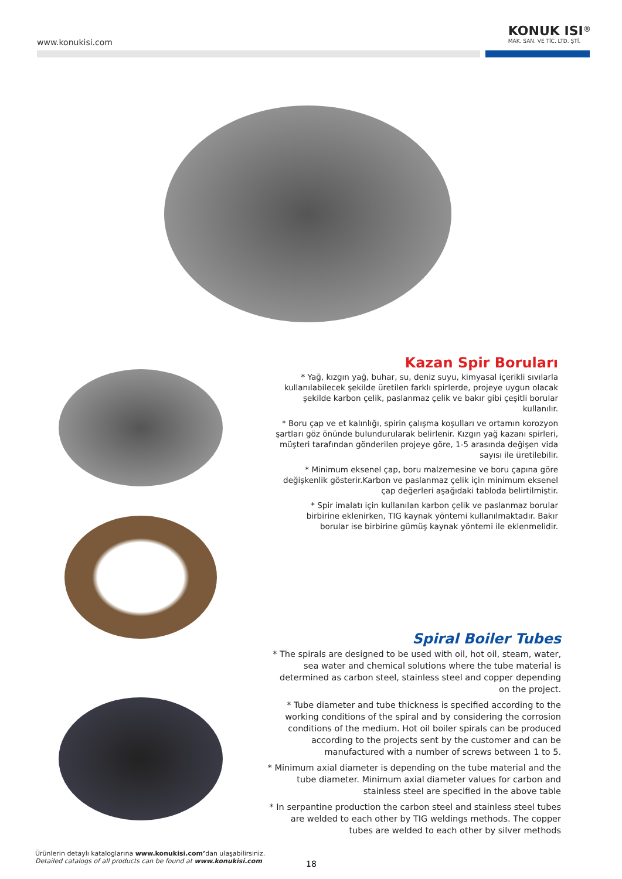www.konukisi.com
KONUK ISI<sup>®</sup>
MAK. SAN. VE TİC. LTD. ŞTİ.
Kazan Spir Boruları
* Yağ, kızgın yağ, buhar, su, deniz suyu, kimyasal içerikli sıvılarla kullanılabilecek şekilde üretilen farklı spirlerde, projeye uygun olacak şekilde karbon çelik, paslanmaz çelik ve bakır gibi çeşitli borular kullanılır.
* Boru çap ve et kalınlığı, spirin çalışma koşulları ve ortamın korozyon şartları göz önünde bulundurularak belirlenir. Kızgın yağ kazanı spirleri, müşteri tarafından gönderilen projeye göre, 1-5 arasında değişen vida sayısı ile üretilebilir.
* Minimum eksenel çap, boru malzemesine ve boru çapına göre değişkenlik gösterir.Karbon ve paslanmaz çelik için minimum eksenel çap değerleri aşağıdaki tabloda belirtilmiştir.
* Spir imalatı için kullanılan karbon çelik ve paslanmaz borular birbirine eklenirken, TIG kaynak yöntemi kullanılmaktadır. Bakır borular ise birbirine gümüş kaynak yöntemi ile eklenmelidir.
Spiral Boiler Tubes
* The spirals are designed to be used with oil, hot oil, steam, water, sea water and chemical solutions where the tube material is determined as carbon steel, stainless steel and copper depending on the project.
* Tube diameter and tube thickness is specified according to the working conditions of the spiral and by considering the corrosion conditions of the medium. Hot oil boiler spirals can be produced according to the projects sent by the customer and can be manufactured with a number of screws between 1 to 5.
* Minimum axial diameter is depending on the tube material and the tube diameter. Minimum axial diameter values for carbon and stainless steel are specified in the above table
* In serpantine production the carbon steel and stainless steel tubes are welded to each other by TIG weldings methods. The copper tubes are welded to each other by silver methods
Ürünlerin detaylı kataloglarına www.konukisi.com’dan ulaşabilirsiniz.
Detailed catalogs of all products can be found at www.konukisi.com
18